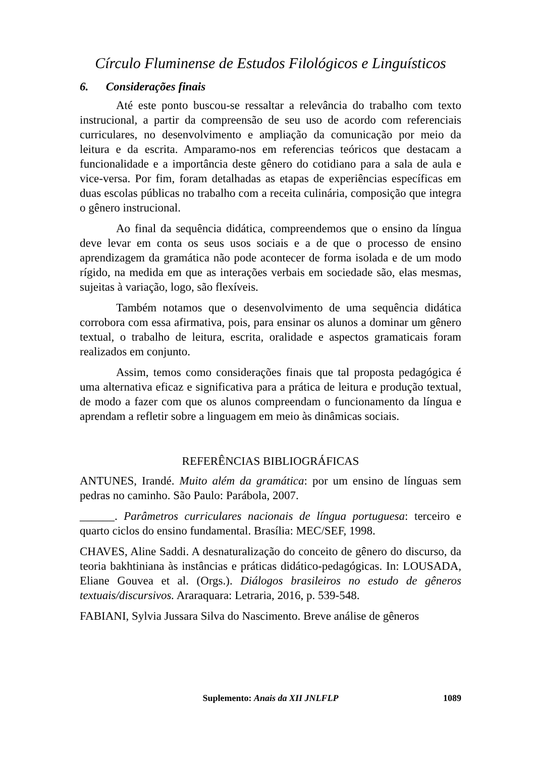Círculo Fluminense de Estudos Filológicos e Linguísticos
6. Considerações finais
Até este ponto buscou-se ressaltar a relevância do trabalho com texto instrucional, a partir da compreensão de seu uso de acordo com referenciais curriculares, no desenvolvimento e ampliação da comunicação por meio da leitura e da escrita. Amparamo-nos em referencias teóricos que destacam a funcionalidade e a importância deste gênero do cotidiano para a sala de aula e vice-versa. Por fim, foram detalhadas as etapas de experiências específicas em duas escolas públicas no trabalho com a receita culinária, composição que integra o gênero instrucional.
Ao final da sequência didática, compreendemos que o ensino da língua deve levar em conta os seus usos sociais e a de que o processo de ensino aprendizagem da gramática não pode acontecer de forma isolada e de um modo rígido, na medida em que as interações verbais em sociedade são, elas mesmas, sujeitas à variação, logo, são flexíveis.
Também notamos que o desenvolvimento de uma sequência didática corrobora com essa afirmativa, pois, para ensinar os alunos a dominar um gênero textual, o trabalho de leitura, escrita, oralidade e aspectos gramaticais foram realizados em conjunto.
Assim, temos como considerações finais que tal proposta pedagógica é uma alternativa eficaz e significativa para a prática de leitura e produção textual, de modo a fazer com que os alunos compreendam o funcionamento da língua e aprendam a refletir sobre a linguagem em meio às dinâmicas sociais.
REFERÊNCIAS BIBLIOGRÁFICAS
ANTUNES, Irandé. Muito além da gramática: por um ensino de línguas sem pedras no caminho. São Paulo: Parábola, 2007.
______. Parâmetros curriculares nacionais de língua portuguesa: terceiro e quarto ciclos do ensino fundamental. Brasília: MEC/SEF, 1998.
CHAVES, Aline Saddi. A desnaturalização do conceito de gênero do discurso, da teoria bakhtiniana às instâncias e práticas didático-pedagógicas. In: LOUSADA, Eliane Gouvea et al. (Orgs.). Diálogos brasileiros no estudo de gêneros textuais/discursivos. Araraquara: Letraria, 2016, p. 539-548.
FABIANI, Sylvia Jussara Silva do Nascimento. Breve análise de gêneros
Suplemento: Anais da XII JNLFLP
1089